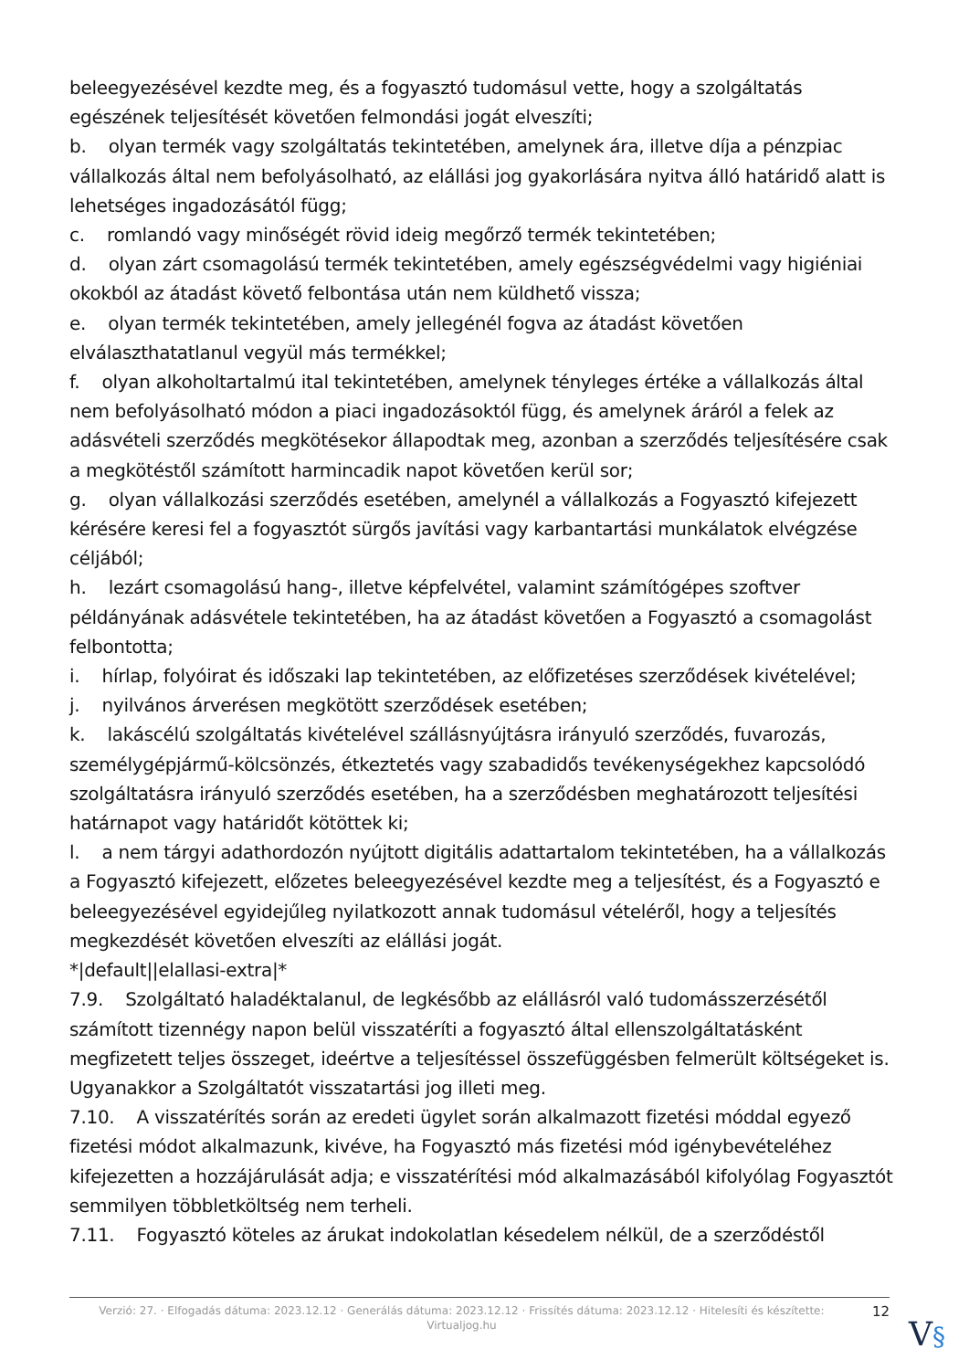beleegyezésével kezdte meg, és a fogyasztó tudomásul vette, hogy a szolgáltatás egészének teljesítését követően felmondási jogát elveszíti;
b. olyan termék vagy szolgáltatás tekintetében, amelynek ára, illetve díja a pénzpiac vállalkozás által nem befolyásolható, az elállási jog gyakorlására nyitva álló határidő alatt is lehetséges ingadozásától függ;
c. romlandó vagy minőségét rövid ideig megőrző termék tekintetében;
d. olyan zárt csomagolású termék tekintetében, amely egészségvédelmi vagy higiéniai okokból az átadást követő felbontása után nem küldhető vissza;
e. olyan termék tekintetében, amely jellegénél fogva az átadást követően elválaszthatatlanul vegyül más termékkel;
f. olyan alkoholtartalmú ital tekintetében, amelynek tényleges értéke a vállalkozás által nem befolyásolható módon a piaci ingadozásoktól függ, és amelynek áráról a felek az adásvételi szerződés megkötésekor állapodtak meg, azonban a szerződés teljesítésére csak a megkötéstől számított harmincadik napot követően kerül sor;
g. olyan vállalkozási szerződés esetében, amelynél a vállalkozás a Fogyasztó kifejezett kérésére keresi fel a fogyasztót sürgős javítási vagy karbantartási munkálatok elvégzése céljából;
h. lezárt csomagolású hang-, illetve képfelvétel, valamint számítógépes szoftver példányának adásvétele tekintetében, ha az átadást követően a Fogyasztó a csomagolást felbontotta;
i. hírlap, folyóirat és időszaki lap tekintetében, az előfizetéses szerződések kivételével;
j. nyilvános árverésen megkötött szerződések esetében;
k. lakáscélú szolgáltatás kivételével szállásnyújtásra irányuló szerződés, fuvarozás, személygépjármű-kölcsönzés, étkeztetés vagy szabadidős tevékenységekhez kapcsolódó szolgáltatásra irányuló szerződés esetében, ha a szerződésben meghatározott teljesítési határnapot vagy határidőt kötöttek ki;
l. a nem tárgyi adathordozón nyújtott digitális adattartalom tekintetében, ha a vállalkozás a Fogyasztó kifejezett, előzetes beleegyezésével kezdte meg a teljesítést, és a Fogyasztó e beleegyezésével egyidejűleg nyilatkozott annak tudomásul vételéről, hogy a teljesítés megkezdését követően elveszíti az elállási jogát.
*|default||elallasi-extra|*
7.9. Szolgáltató haladéktalanul, de legkésőbb az elállásról való tudomásszerzésétől számított tizennégy napon belül visszatéríti a fogyasztó által ellenszolgáltatásként megfizetett teljes összeget, ideértve a teljesítéssel összefüggésben felmerült költségeket is. Ugyanakkor a Szolgáltatót visszatartási jog illeti meg.
7.10. A visszatérítés során az eredeti ügylet során alkalmazott fizetési móddal egyező fizetési módot alkalmazunk, kivéve, ha Fogyasztó más fizetési mód igénybevételéhez kifejezetten a hozzájárulását adja; e visszatérítési mód alkalmazásából kifolyólag Fogyasztót semmilyen többletköltség nem terheli.
7.11. Fogyasztó köteles az árukat indokolatlan késedelem nélkül, de a szerződéstől
Verzió: 27. · Elfogadás dátuma: 2023.12.12 · Generálás dátuma: 2023.12.12 · Frissítés dátuma: 2023.12.12 · Hitelesíti és készítette: Virtualjog.hu
12
V§